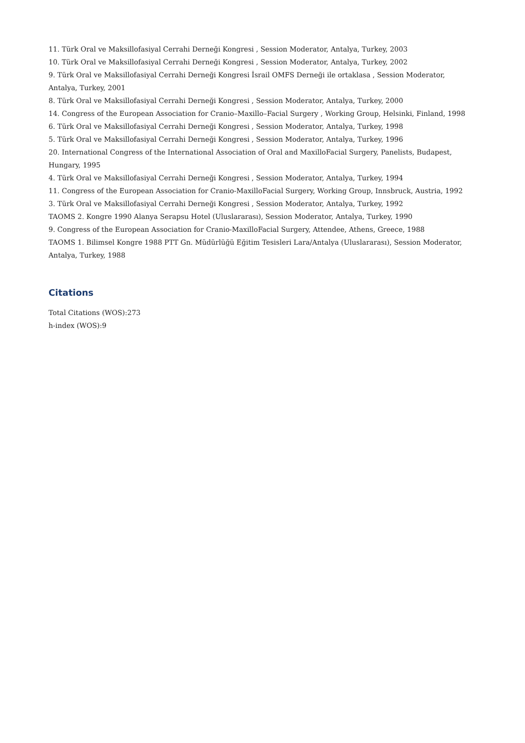11. Türk Oral ve Maksillofasiyal Cerrahi Derneği Kongresi , Session Moderator, Antalya, Turkey, 2003
10. Türk Oral ve Maksillofasiyal Cerrahi Derneği Kongresi , Session Moderator, Antalya, Turkey, 2002
9. Türk Oral ve Maksillofasiyal Cerrahi Derneği Kongresi İsrail OMFS Derneği ile ortaklasa , Session Moderator, Antalya, Turkey, 2001
8. Türk Oral ve Maksillofasiyal Cerrahi Derneği Kongresi , Session Moderator, Antalya, Turkey, 2000
14. Congress of the European Association for Cranio–Maxillo–Facial Surgery , Working Group, Helsinki, Finland, 1998
6. Türk Oral ve Maksillofasiyal Cerrahi Derneği Kongresi , Session Moderator, Antalya, Turkey, 1998
5. Türk Oral ve Maksillofasiyal Cerrahi Derneği Kongresi , Session Moderator, Antalya, Turkey, 1996
20. International Congress of the International Association of Oral and MaxilloFacial Surgery, Panelists, Budapest, Hungary, 1995
4. Türk Oral ve Maksillofasiyal Cerrahi Derneği Kongresi , Session Moderator, Antalya, Turkey, 1994
11. Congress of the European Association for Cranio-MaxilloFacial Surgery, Working Group, Innsbruck, Austria, 1992
3. Türk Oral ve Maksillofasiyal Cerrahi Derneği Kongresi , Session Moderator, Antalya, Turkey, 1992
TAOMS 2. Kongre 1990 Alanya Serapsu Hotel (Uluslararası), Session Moderator, Antalya, Turkey, 1990
9. Congress of the European Association for Cranio-MaxilloFacial Surgery, Attendee, Athens, Greece, 1988
TAOMS 1. Bilimsel Kongre 1988 PTT Gn. Müdürlüğü Eğitim Tesisleri Lara/Antalya (Uluslararası), Session Moderator, Antalya, Turkey, 1988
Citations
Total Citations (WOS):273
h-index (WOS):9